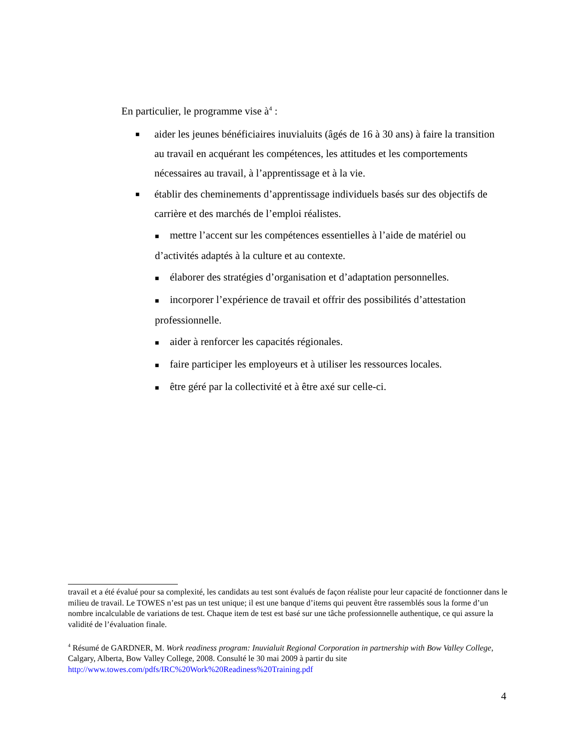En particulier, le programme vise à<sup>4</sup> :
■ aider les jeunes bénéficiaires inuvialuits (âgés de 16 à 30 ans) à faire la transition au travail en acquérant les compétences, les attitudes et les comportements nécessaires au travail, à l’apprentissage et à la vie.
■ établir des cheminements d’apprentissage individuels basés sur des objectifs de carrière et des marchés de l’emploi réalistes.
■ mettre l’accent sur les compétences essentielles à l’aide de matériel ou d’activités adaptés à la culture et au contexte.
■ élaborer des stratégies d’organisation et d’adaptation personnelles.
■ incorporer l’expérience de travail et offrir des possibilités d’attestation professionnelle.
■ aider à renforcer les capacités régionales.
■ faire participer les employeurs et à utiliser les ressources locales.
■ être géré par la collectivité et à être axé sur celle-ci.
travail et a été évalué pour sa complexité, les candidats au test sont évalués de façon réaliste pour leur capacité de fonctionner dans le milieu de travail. Le TOWES n’est pas un test unique; il est une banque d’items qui peuvent être rassemblés sous la forme d’un nombre incalculable de variations de test. Chaque item de test est basé sur une tâche professionnelle authentique, ce qui assure la validité de l’évaluation finale.
<sup>4</sup> Résumé de GARDNER, M. Work readiness program: Inuvialuit Regional Corporation in partnership with Bow Valley College, Calgary, Alberta, Bow Valley College, 2008. Consulté le 30 mai 2009 à partir du site http://www.towes.com/pdfs/IRC%20Work%20Readiness%20Training.pdf
4